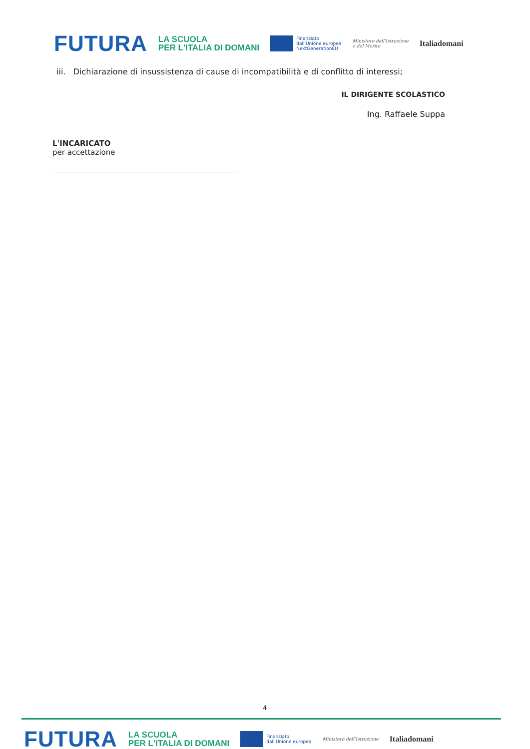FUTURA LA SCUOLA
PER L'ITALIA DI DOMANI Finanziato
dall'Unione europea
NextGenerationEU Ministero dell'Istruzione
e del Merito Italiadomani
iii. Dichiarazione di insussistenza di cause di incompatibilità e di conflitto di interessi;
IL DIRIGENTE SCOLASTICO
Ing. Raffaele Suppa
L'INCARICATO
per accettazione
4
FUTURA LA SCUOLA
PER L'ITALIA DI DOMANI Finanziato
dall'Unione europea Ministero dell'Istruzione Italiadomani